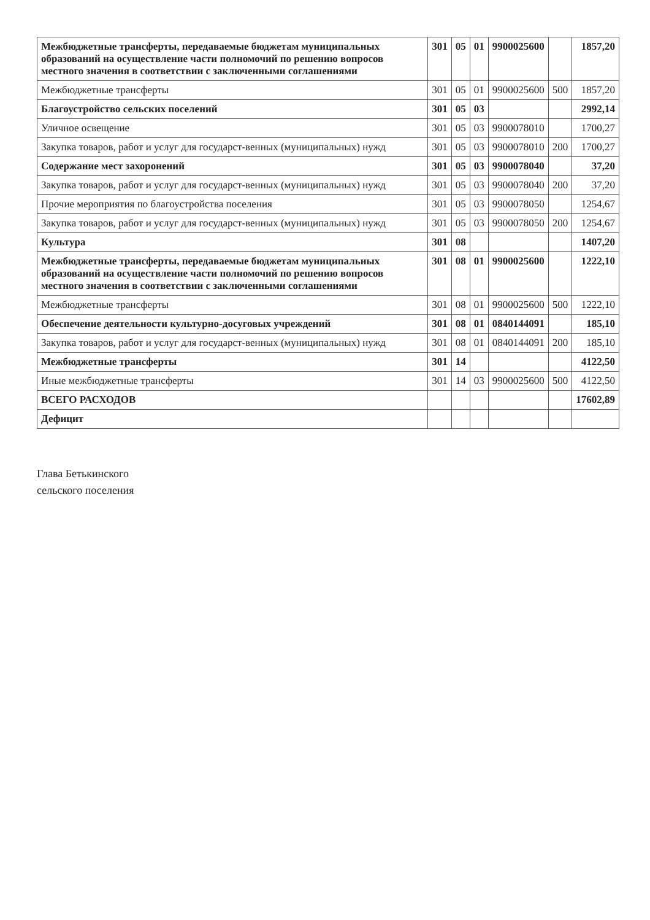| Межбюджетные трансферты, передаваемые бюджетам муниципальных образований на осуществление части полномочий по решению вопросов местного значения в соответствии с заключенными соглашениями | 301 | 05 | 01 | 9900025600 | | 1857,20 |
| Межбюджетные трансферты | 301 | 05 | 01 | 9900025600 | 500 | 1857,20 |
| Благоустройство сельских поселений | 301 | 05 | 03 | | | 2992,14 |
| Уличное освещение | 301 | 05 | 03 | 9900078010 | | 1700,27 |
| Закупка товаров, работ и услуг для государст-венных (муниципальных) нужд | 301 | 05 | 03 | 9900078010 | 200 | 1700,27 |
| Содержание мест захоронений | 301 | 05 | 03 | 9900078040 | | 37,20 |
| Закупка товаров, работ и услуг для государст-венных (муниципальных) нужд | 301 | 05 | 03 | 9900078040 | 200 | 37,20 |
| Прочие мероприятия по благоустройства поселения | 301 | 05 | 03 | 9900078050 | | 1254,67 |
| Закупка товаров, работ и услуг для государст-венных (муниципальных) нужд | 301 | 05 | 03 | 9900078050 | 200 | 1254,67 |
| Культура | 301 | 08 | | | | 1407,20 |
| Межбюджетные трансферты, передаваемые бюджетам муниципальных образований на осуществление части полномочий по решению вопросов местного значения в соответствии с заключенными соглашениями | 301 | 08 | 01 | 9900025600 | | 1222,10 |
| Межбюджетные трансферты | 301 | 08 | 01 | 9900025600 | 500 | 1222,10 |
| Обеспечение деятельности культурно-досуговых учреждений | 301 | 08 | 01 | 0840144091 | | 185,10 |
| Закупка товаров, работ и услуг для государст-венных (муниципальных) нужд | 301 | 08 | 01 | 0840144091 | 200 | 185,10 |
| Межбюджетные трансферты | 301 | 14 | | | | 4122,50 |
| Иные межбюджетные трансферты | 301 | 14 | 03 | 9900025600 | 500 | 4122,50 |
| ВСЕГО РАСХОДОВ | | | | | | 17602,89 |
| Дефицит | | | | | | |
Глава Бетькинского
сельского поселения